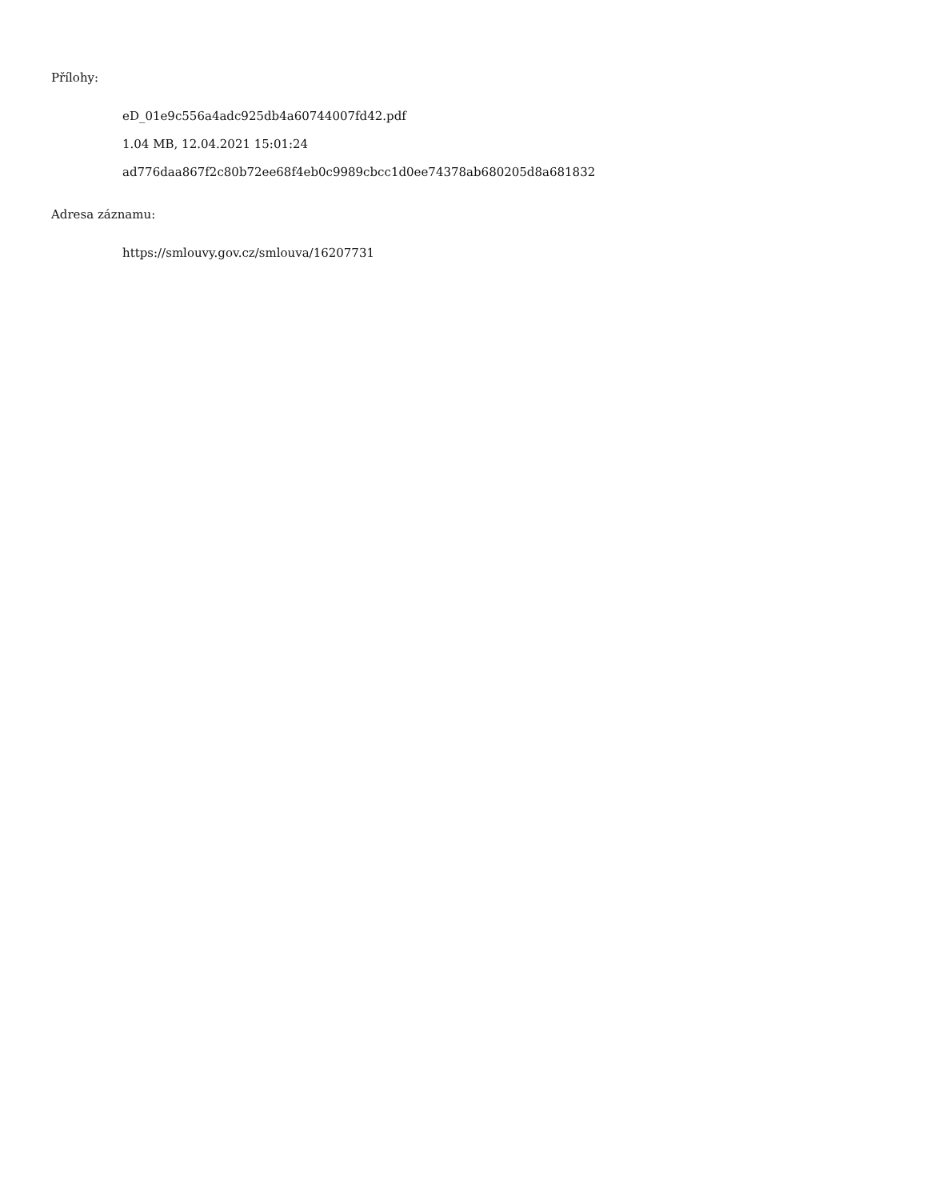Přílohy:
eD_01e9c556a4adc925db4a60744007fd42.pdf
1.04 MB, 12.04.2021 15:01:24
ad776daa867f2c80b72ee68f4eb0c9989cbcc1d0ee74378ab680205d8a681832
Adresa záznamu:
https://smlouvy.gov.cz/smlouva/16207731